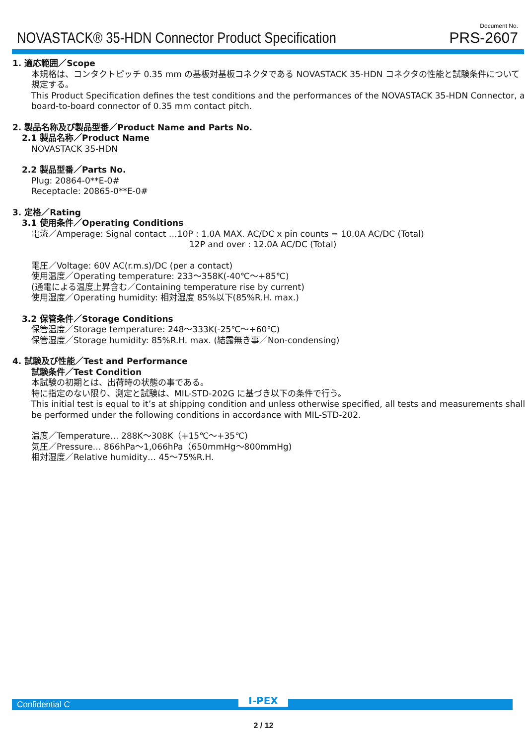NOVASTACK® 35-HDN Connector Product Specification
Document No.
PRS-2607
1. 適応範囲／Scope
本規格は、コンタクトピッチ 0.35 mm の基板対基板コネクタである NOVASTACK 35-HDN コネクタの性能と試験条件について規定する。
This Product Specification defines the test conditions and the performances of the NOVASTACK 35-HDN Connector, a board-to-board connector of 0.35 mm contact pitch.
2. 製品名称及び製品型番／Product Name and Parts No.
2.1 製品名称／Product Name
NOVASTACK 35-HDN
2.2 製品型番／Parts No.
Plug: 20864-0**E-0#
Receptacle: 20865-0**E-0#
3. 定格／Rating
3.1 使用条件／Operating Conditions
電流／Amperage: Signal contact …10P : 1.0A MAX. AC/DC x pin counts = 10.0A AC/DC (Total)
12P and over : 12.0A AC/DC (Total)
電圧／Voltage: 60V AC(r.m.s)/DC (per a contact)
使用温度／Operating temperature: 233～358K(-40℃～+85℃)
(通電による温度上昇含む／Containing temperature rise by current)
使用湿度／Operating humidity: 相対湿度 85%以下(85%R.H. max.)
3.2 保管条件／Storage Conditions
保管温度／Storage temperature: 248～333K(-25℃～+60℃)
保管湿度／Storage humidity: 85%R.H. max. (結露無き事／Non-condensing)
4. 試験及び性能／Test and Performance
試験条件／Test Condition
本試験の初期とは、出荷時の状態の事である。
特に指定のない限り、測定と試験は、MIL-STD-202G に基づき以下の条件で行う。
This initial test is equal to it’s at shipping condition and unless otherwise specified, all tests and measurements shall be performed under the following conditions in accordance with MIL-STD-202.
温度／Temperature… 288K～308K（+15℃～+35℃)
気圧／Pressure… 866hPa～1,066hPa（650mmHg～800mmHg)
相対湿度／Relative humidity… 45～75%R.H.
Confidential C
I-PEX
2 / 12